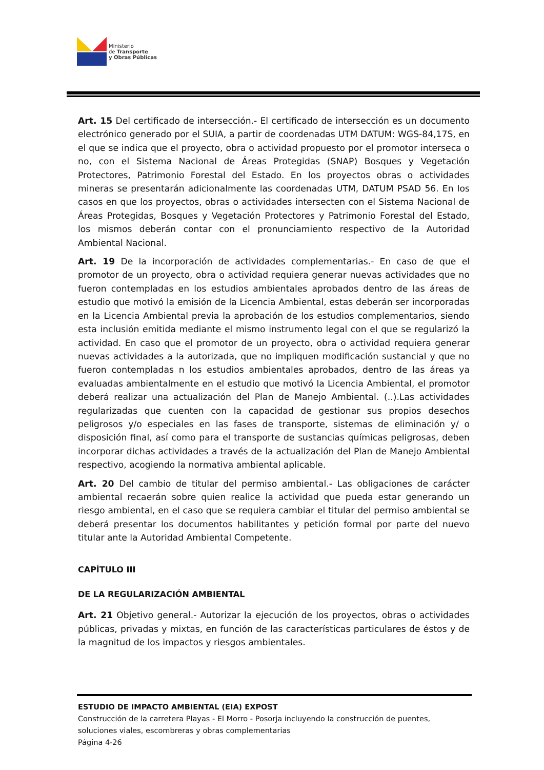Ministerio
de Transporte
y Obras Públicas
Art. 15 Del certificado de intersección.- El certificado de intersección es un documento electrónico generado por el SUIA, a partir de coordenadas UTM DATUM: WGS-84,17S, en el que se indica que el proyecto, obra o actividad propuesto por el promotor interseca o no, con el Sistema Nacional de Áreas Protegidas (SNAP) Bosques y Vegetación Protectores, Patrimonio Forestal del Estado. En los proyectos obras o actividades mineras se presentarán adicionalmente las coordenadas UTM, DATUM PSAD 56. En los casos en que los proyectos, obras o actividades intersecten con el Sistema Nacional de Áreas Protegidas, Bosques y Vegetación Protectores y Patrimonio Forestal del Estado, los mismos deberán contar con el pronunciamiento respectivo de la Autoridad Ambiental Nacional.
Art. 19 De la incorporación de actividades complementarias.- En caso de que el promotor de un proyecto, obra o actividad requiera generar nuevas actividades que no fueron contempladas en los estudios ambientales aprobados dentro de las áreas de estudio que motivó la emisión de la Licencia Ambiental, estas deberán ser incorporadas en la Licencia Ambiental previa la aprobación de los estudios complementarios, siendo esta inclusión emitida mediante el mismo instrumento legal con el que se regularizó la actividad. En caso que el promotor de un proyecto, obra o actividad requiera generar nuevas actividades a la autorizada, que no impliquen modificación sustancial y que no fueron contempladas n los estudios ambientales aprobados, dentro de las áreas ya evaluadas ambientalmente en el estudio que motivó la Licencia Ambiental, el promotor deberá realizar una actualización del Plan de Manejo Ambiental. (..).Las actividades regularizadas que cuenten con la capacidad de gestionar sus propios desechos peligrosos y/o especiales en las fases de transporte, sistemas de eliminación y/ o disposición final, así como para el transporte de sustancias químicas peligrosas, deben incorporar dichas actividades a través de la actualización del Plan de Manejo Ambiental respectivo, acogiendo la normativa ambiental aplicable.
Art. 20 Del cambio de titular del permiso ambiental.- Las obligaciones de carácter ambiental recaerán sobre quien realice la actividad que pueda estar generando un riesgo ambiental, en el caso que se requiera cambiar el titular del permiso ambiental se deberá presentar los documentos habilitantes y petición formal por parte del nuevo titular ante la Autoridad Ambiental Competente.
CAPÍTULO III
DE LA REGULARIZACIÓN AMBIENTAL
Art. 21 Objetivo general.- Autorizar la ejecución de los proyectos, obras o actividades públicas, privadas y mixtas, en función de las características particulares de éstos y de la magnitud de los impactos y riesgos ambientales.
ESTUDIO DE IMPACTO AMBIENTAL (EIA) EXPOST
Construcción de la carretera Playas - El Morro - Posorja incluyendo la construcción de puentes, soluciones viales, escombreras y obras complementarias
Página 4-26